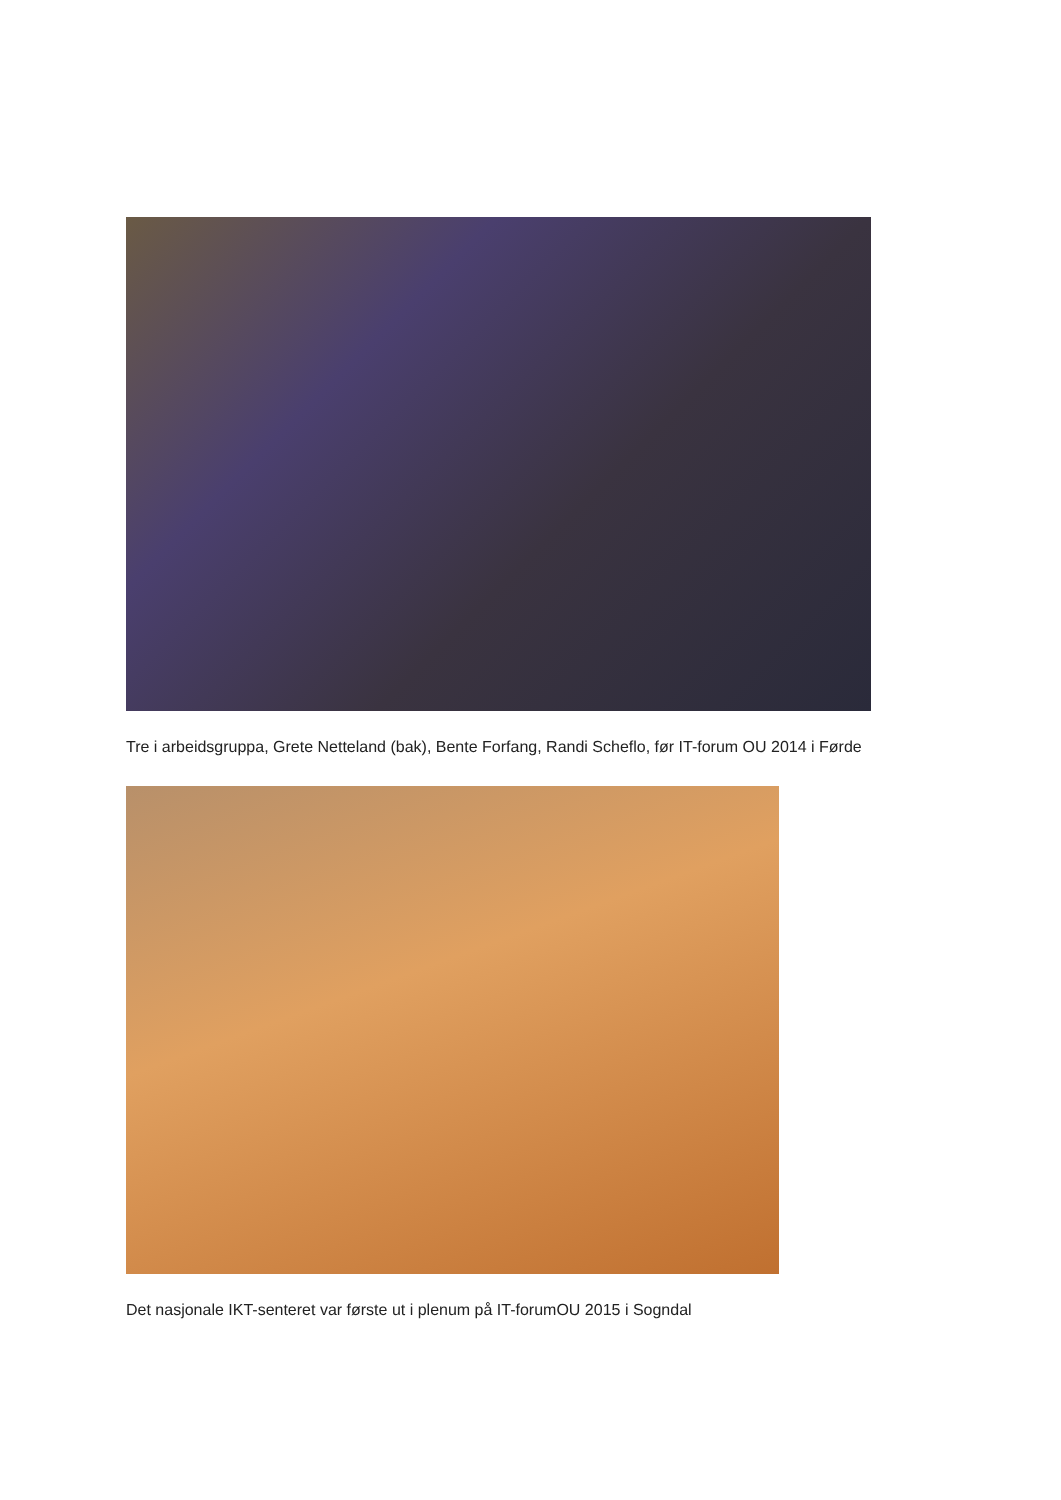Tre i arbeidsgruppa, Grete Netteland (bak), Bente Forfang, Randi Scheflo, før IT-forum OU 2014 i Førde
Det nasjonale IKT-senteret var første ut i plenum på IT-forumOU 2015 i Sogndal